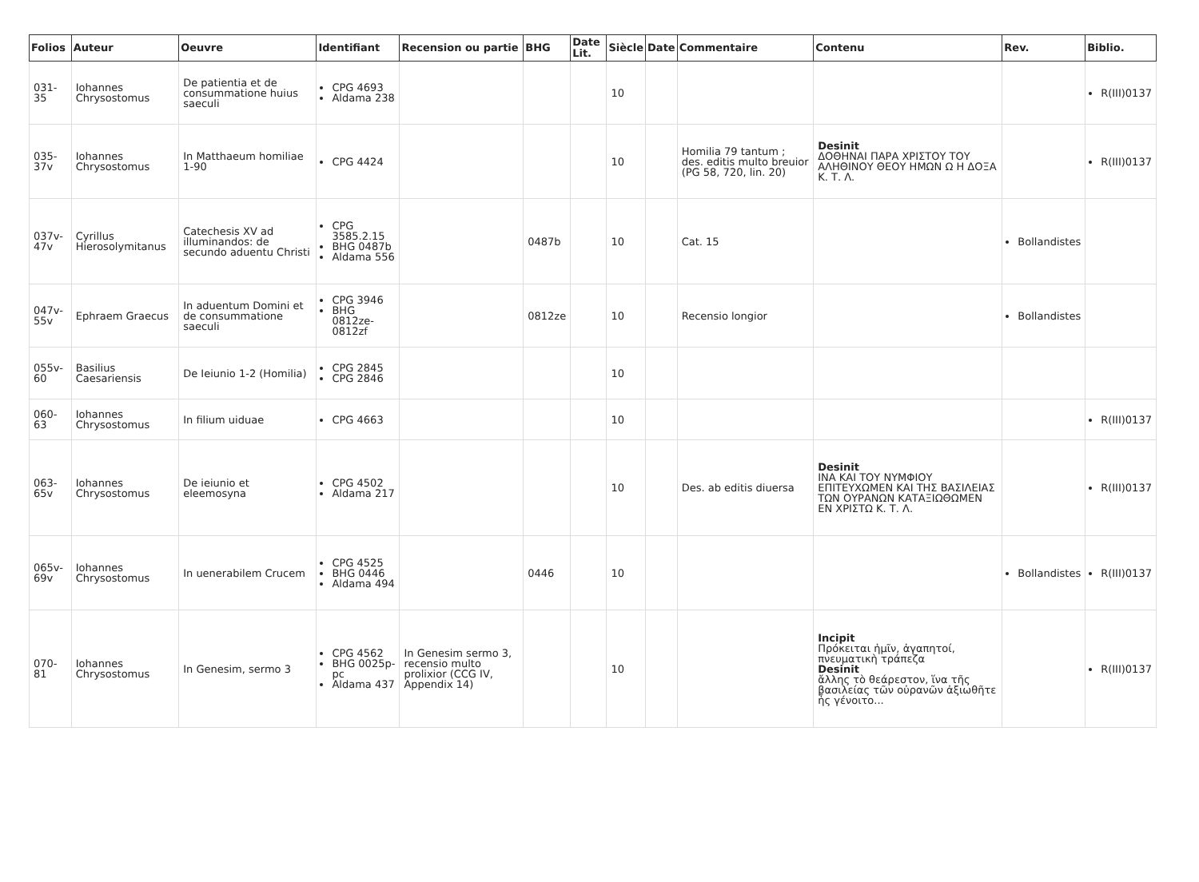| Folios | Auteur | Oeuvre | Identifiant | Recension ou partie | BHG | Date Lit. | Siècle | Date | Commentaire | Contenu | Rev. | Biblio. |
| --- | --- | --- | --- | --- | --- | --- | --- | --- | --- | --- | --- | --- |
| 031-35 | Iohannes Chrysostomus | De patientia et de consummatione huius saeculi | CPG 4693 Aldama 238 | | | | 10 | | | | | R(III)0137 |
| 035-37v | Iohannes Chrysostomus | In Matthaeum homiliae 1-90 | CPG 4424 | | | | 10 | | Homilia 79 tantum ; des. editis multo breuior (PG 58, 720, lin. 20) | Desinit ΔΟΘΗΝΑΙ ΠΑΡΑ ΧΡΙΣΤΟΥ ΤΟΥ ΑΛΗΘΙΝΟΥ ΘΕΟΥ ΗΜΩΝ Ω Η ΔΟΞΑ Κ. Τ. Λ. | | R(III)0137 |
| 037v-47v | Cyrillus Hierosolymitanus | Catechesis XV ad illuminandos: de secundo aduentu Christi | CPG 3585.2.15 BHG 0487b Aldama 556 | | 0487b | | 10 | | Cat. 15 | | Bollandistes | |
| 047v-55v | Ephraem Graecus | In aduentum Domini et de consummatione saeculi | CPG 3946 BHG 0812ze-0812zf | | 0812ze | | 10 | | Recensio longior | | Bollandistes | |
| 055v-60 | Basilius Caesariensis | De Ieiunio 1-2 (Homilia) | CPG 2845 CPG 2846 | | | | 10 | | | | | |
| 060-63 | Iohannes Chrysostomus | In filium uiduae | CPG 4663 | | | | 10 | | | | | R(III)0137 |
| 063-65v | Iohannes Chrysostomus | De ieiunio et eleemosyna | CPG 4502 Aldama 217 | | | | 10 | | Des. ab editis diuersa | Desinit ΙΝΑ ΚΑΙ ΤΟΥ ΝΥΜΦΙΟΥ ΕΠΙΤΕΥΧΩΜΕΝ ΚΑΙ ΤΗΣ ΒΑΣΙΛΕΙΑΣ ΤΩΝ ΟΥΡΑΝΩΝ ΚΑΤΑΞΙΩΘΩΜΕΝ ΕΝ ΧΡΙΣΤΩ Κ. Τ. Λ. | | R(III)0137 |
| 065v-69v | Iohannes Chrysostomus | In uenerabilem Crucem | CPG 4525 BHG 0446 Aldama 494 | | 0446 | | 10 | | | | Bollandistes | R(III)0137 |
| 070-81 | Iohannes Chrysostomus | In Genesim, sermo 3 | CPG 4562 BHG 0025p-pc Aldama 437 | In Genesim sermo 3, recensio multo prolixior (CCG IV, Appendix 14) | | | 10 | | | Incipit Πρόκειται ἡμῖν, ἀγαπητοί, πνευματικὴ τράπεζα Desinit ἄλλης τὸ θεάρεστον, ἵνα τῆς βασιλείας τῶν οὐρανῶν ἀξιωθῆτε ἧς γένοιτο... | | R(III)0137 |